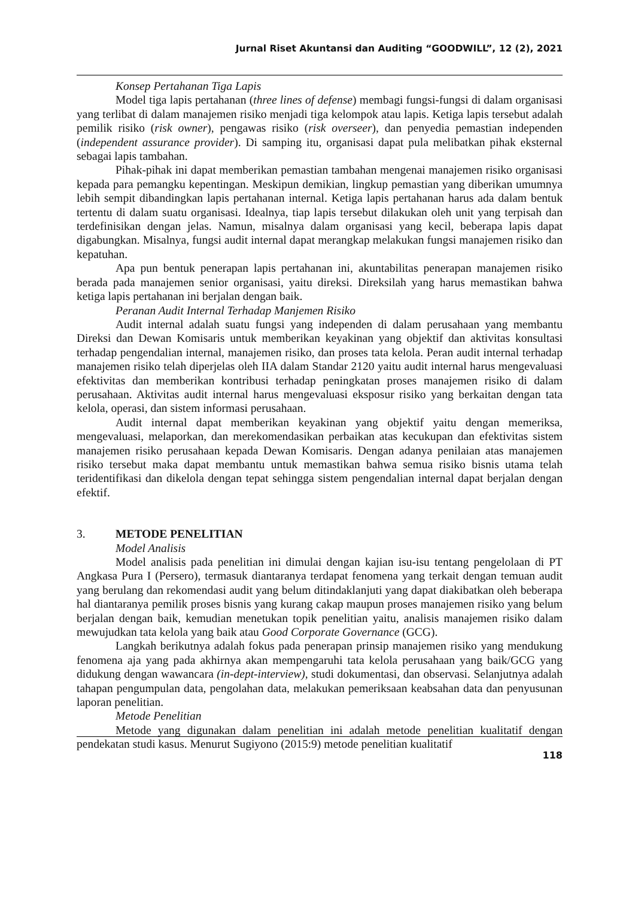Jurnal Riset Akuntansi dan Auditing “GOODWILL”, 12 (2), 2021
Konsep Pertahanan Tiga Lapis
Model tiga lapis pertahanan (three lines of defense) membagi fungsi-fungsi di dalam organisasi yang terlibat di dalam manajemen risiko menjadi tiga kelompok atau lapis. Ketiga lapis tersebut adalah pemilik risiko (risk owner), pengawas risiko (risk overseer), dan penyedia pemastian independen (independent assurance provider). Di samping itu, organisasi dapat pula melibatkan pihak eksternal sebagai lapis tambahan.
Pihak-pihak ini dapat memberikan pemastian tambahan mengenai manajemen risiko organisasi kepada para pemangku kepentingan. Meskipun demikian, lingkup pemastian yang diberikan umumnya lebih sempit dibandingkan lapis pertahanan internal. Ketiga lapis pertahanan harus ada dalam bentuk tertentu di dalam suatu organisasi. Idealnya, tiap lapis tersebut dilakukan oleh unit yang terpisah dan terdefinisikan dengan jelas. Namun, misalnya dalam organisasi yang kecil, beberapa lapis dapat digabungkan. Misalnya, fungsi audit internal dapat merangkap melakukan fungsi manajemen risiko dan kepatuhan.
Apa pun bentuk penerapan lapis pertahanan ini, akuntabilitas penerapan manajemen risiko berada pada manajemen senior organisasi, yaitu direksi. Direksilah yang harus memastikan bahwa ketiga lapis pertahanan ini berjalan dengan baik.
Peranan Audit Internal Terhadap Manjemen Risiko
Audit internal adalah suatu fungsi yang independen di dalam perusahaan yang membantu Direksi dan Dewan Komisaris untuk memberikan keyakinan yang objektif dan aktivitas konsultasi terhadap pengendalian internal, manajemen risiko, dan proses tata kelola. Peran audit internal terhadap manajemen risiko telah diperjelas oleh IIA dalam Standar 2120 yaitu audit internal harus mengevaluasi efektivitas dan memberikan kontribusi terhadap peningkatan proses manajemen risiko di dalam perusahaan. Aktivitas audit internal harus mengevaluasi eksposur risiko yang berkaitan dengan tata kelola, operasi, dan sistem informasi perusahaan.
Audit internal dapat memberikan keyakinan yang objektif yaitu dengan memeriksa, mengevaluasi, melaporkan, dan merekomendasikan perbaikan atas kecukupan dan efektivitas sistem manajemen risiko perusahaan kepada Dewan Komisaris. Dengan adanya penilaian atas manajemen risiko tersebut maka dapat membantu untuk memastikan bahwa semua risiko bisnis utama telah teridentifikasi dan dikelola dengan tepat sehingga sistem pengendalian internal dapat berjalan dengan efektif.
3. METODE PENELITIAN
Model Analisis
Model analisis pada penelitian ini dimulai dengan kajian isu-isu tentang pengelolaan di PT Angkasa Pura I (Persero), termasuk diantaranya terdapat fenomena yang terkait dengan temuan audit yang berulang dan rekomendasi audit yang belum ditindaklanjuti yang dapat diakibatkan oleh beberapa hal diantaranya pemilik proses bisnis yang kurang cakap maupun proses manajemen risiko yang belum berjalan dengan baik, kemudian menetukan topik penelitian yaitu, analisis manajemen risiko dalam mewujudkan tata kelola yang baik atau Good Corporate Governance (GCG).
Langkah berikutnya adalah fokus pada penerapan prinsip manajemen risiko yang mendukung fenomena aja yang pada akhirnya akan mempengaruhi tata kelola perusahaan yang baik/GCG yang didukung dengan wawancara (in-dept-interview), studi dokumentasi, dan observasi. Selanjutnya adalah tahapan pengumpulan data, pengolahan data, melakukan pemeriksaan keabsahan data dan penyusunan laporan penelitian.
Metode Penelitian
Metode yang digunakan dalam penelitian ini adalah metode penelitian kualitatif dengan pendekatan studi kasus. Menurut Sugiyono (2015:9) metode penelitian kualitatif
118